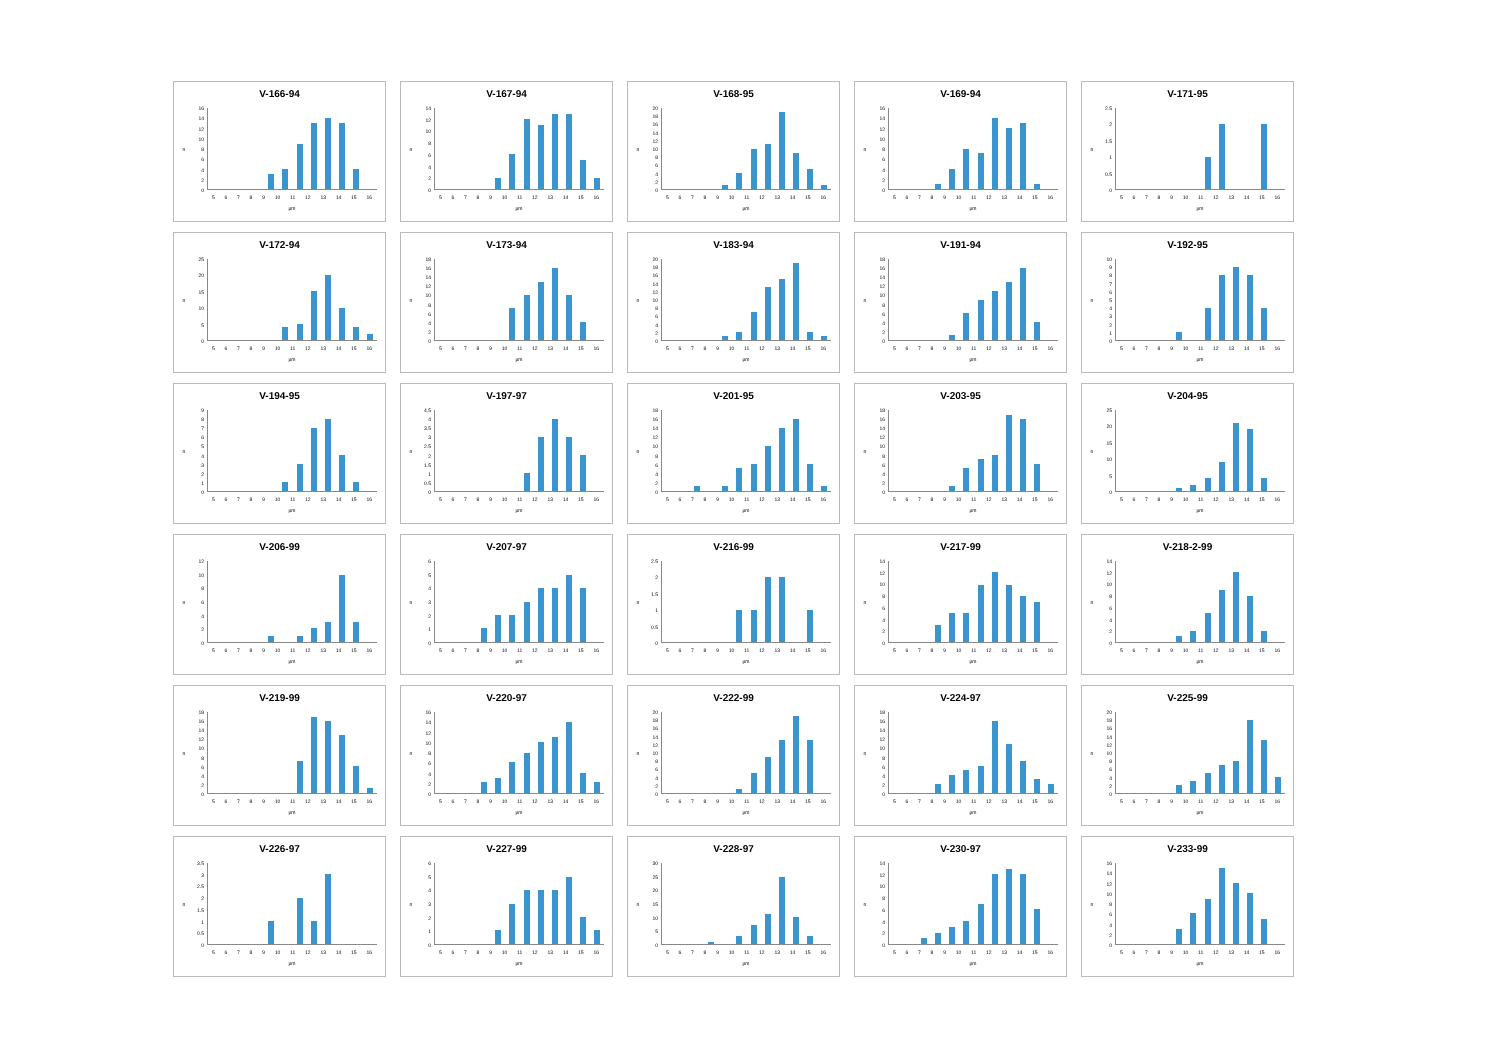V-166-94
n
16
14
12
10
86420
5 6 7 8 9 10 11 12 13 14 15 16
µm
V-167-94
n
14
12
10
86420
5 6 7 8 9 10 11 12 13 14 15 16
µm
V-168-95
n
20
18
16
14
12
10
86420
5 6 7 8 9 10 11 12 13 14 15 16
µm
V-169-94
n
16
14
12
10
86420
5 6 7 8 9 10 11 12 13 14 15 16
µm
V-171-95
n
2.5
2
1.5
1
0.5
0
5 6 7 8 9 10 11 12 13 14 15 16
µm
V-172-94
n
25
20
15
10
50
5 6 7 8 9 10 11 12 13 14 15 16
µm
V-173-94
n
18
16
14
12
10
86420
5 6 7 8 9 10 11 12 13 14 15 16
µm
V-183-94
n
20
18
16
14
12
10
86420
5 6 7 8 9 10 11 12 13 14 15 16
µm
V-191-94
n
18
16
14
12
10
86420
5 6 7 8 9 10 11 12 13 14 15 16
µm
V-192-95
n
10
9876543210
5 6 7 8 9 10 11 12 13 14 15 16
µm
V-194-95
n
9876543210
5 6 7 8 9 10 11 12 13 14 15 16
µm
V-197-97
n
4.5
4
3.5
3
2.5
2
1.5
1
0.5
0
5 6 7 8 9 10 11 12 13 14 15 16
µm
V-201-95
n
18
16
14
12
10
86420
5 6 7 8 9 10 11 12 13 14 15 16
µm
V-203-95
n
18
16
14
12
10
86420
5 6 7 8 9 10 11 12 13 14 15 16
µm
V-204-95
n
25
20
15
10
50
5 6 7 8 9 10 11 12 13 14 15 16
µm
V-206-99
n
12
10
86420
5 6 7 8 9 10 11 12 13 14 15 16
µm
V-207-97
n
6543210
5 6 7 8 9 10 11 12 13 14 15 16
µm
V-216-99
n
2.5
2
1.5
1
0.5
0
5 6 7 8 9 10 11 12 13 14 15 16
µm
V-217-99
n
14
12
10
86420
5 6 7 8 9 10 11 12 13 14 15 16
µm
V-218-2-99
n
14
12
10
86420
5 6 7 8 9 10 11 12 13 14 15 16
µm
V-219-99
n
18
16
14
12
10
86420
5 6 7 8 9 10 11 12 13 14 15 16
µm
V-220-97
n
16
14
12
10
86420
5 6 7 8 9 10 11 12 13 14 15 16
µm
V-222-99
n
20
18
16
14
12
10
86420
5 6 7 8 9 10 11 12 13 14 15 16
µm
V-224-97
n
18
16
14
12
10
86420
5 6 7 8 9 10 11 12 13 14 15 16
µm
V-225-99
n
20
18
16
14
12
10
86420
5 6 7 8 9 10 11 12 13 14 15 16
µm
V-226-97
n
3.5
3
2.5
2
1.5
1
0.5
0
5 6 7 8 9 10 11 12 13 14 15 16
µm
V-227-99
n
6543210
5 6 7 8 9 10 11 12 13 14 15 16
µm
V-228-97
n
30
25
20
15
10
50
5 6 7 8 9 10 11 12 13 14 15 16
µm
V-230-97
n
14
12
10
86420
5 6 7 8 9 10 11 12 13 14 15 16
µm
V-233-99
n
16
14
12
10
86420
5 6 7 8 9 10 11 12 13 14 15 16
µm